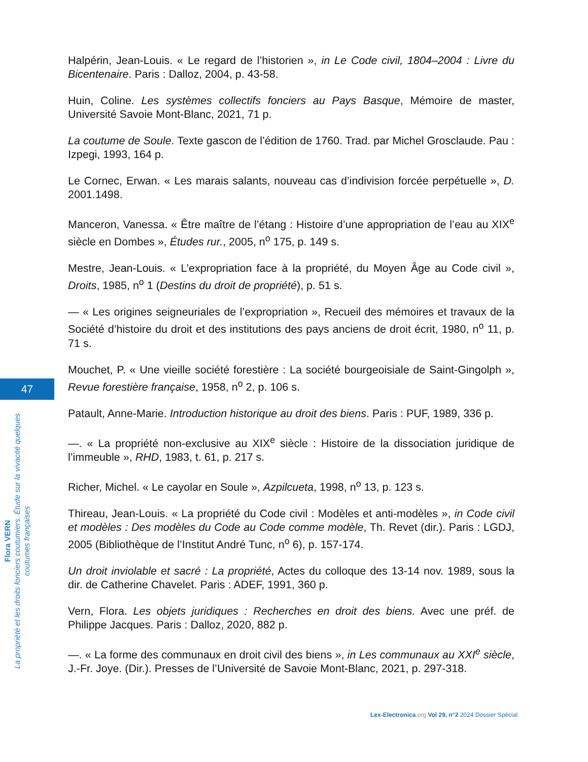47
Flora VERN
La propriété et les droits fonciers coutumiers. Étude sur la vivacité quelques coutumes françaises
Halpérin, Jean-Louis. « Le regard de l’historien », in Le Code civil, 1804–2004 : Livre du Bicentenaire. Paris : Dalloz, 2004, p. 43-58.
Huin, Coline. Les systèmes collectifs fonciers au Pays Basque, Mémoire de master, Université Savoie Mont-Blanc, 2021, 71 p.
La coutume de Soule. Texte gascon de l’édition de 1760. Trad. par Michel Grosclaude. Pau : Izpegi, 1993, 164 p.
Le Cornec, Erwan. « Les marais salants, nouveau cas d’indivision forcée perpétuelle », D. 2001.1498.
Manceron, Vanessa. « Être maître de l’étang : Histoire d’une appropriation de l’eau au XIX<sup>e</sup> siècle en Dombes », Études rur., 2005, n<sup>o</sup> 175, p. 149 s.
Mestre, Jean-Louis. « L’expropriation face à la propriété, du Moyen Âge au Code civil », Droits, 1985, n<sup>o</sup> 1 (Destins du droit de propriété), p. 51 s.
— « Les origines seigneuriales de l’expropriation », Recueil des mémoires et travaux de la Société d’histoire du droit et des institutions des pays anciens de droit écrit, 1980, n<sup>o</sup> 11, p. 71 s.
Mouchet, P. « Une vieille société forestière : La société bourgeoisiale de Saint-Gingolph », Revue forestière française, 1958, n<sup>o</sup> 2, p. 106 s.
Patault, Anne-Marie. Introduction historique au droit des biens. Paris : PUF, 1989, 336 p.
—. « La propriété non-exclusive au XIX<sup>e</sup> siècle : Histoire de la dissociation juridique de l’immeuble », RHD, 1983, t. 61, p. 217 s.
Richer, Michel. « Le cayolar en Soule », Azpilcueta, 1998, n<sup>o</sup> 13, p. 123 s.
Thireau, Jean-Louis. « La propriété du Code civil : Modèles et anti-modèles », in Code civil et modèles : Des modèles du Code au Code comme modèle, Th. Revet (dir.). Paris : LGDJ, 2005 (Bibliothèque de l’Institut André Tunc, n<sup>o</sup> 6), p. 157-174.
Un droit inviolable et sacré : La propriété, Actes du colloque des 13-14 nov. 1989, sous la dir. de Catherine Chavelet. Paris : ADEF, 1991, 360 p.
Vern, Flora. Les objets juridiques : Recherches en droit des biens. Avec une préf. de Philippe Jacques. Paris : Dalloz, 2020, 882 p.
—. « La forme des communaux en droit civil des biens », in Les communaux au XXI<sup>e</sup> siècle, J.-Fr. Joye. (Dir.). Presses de l’Université de Savoie Mont-Blanc, 2021, p. 297-318.
Lex-Electronica.org Vol 29, n°2 2024 Dossier Spécial